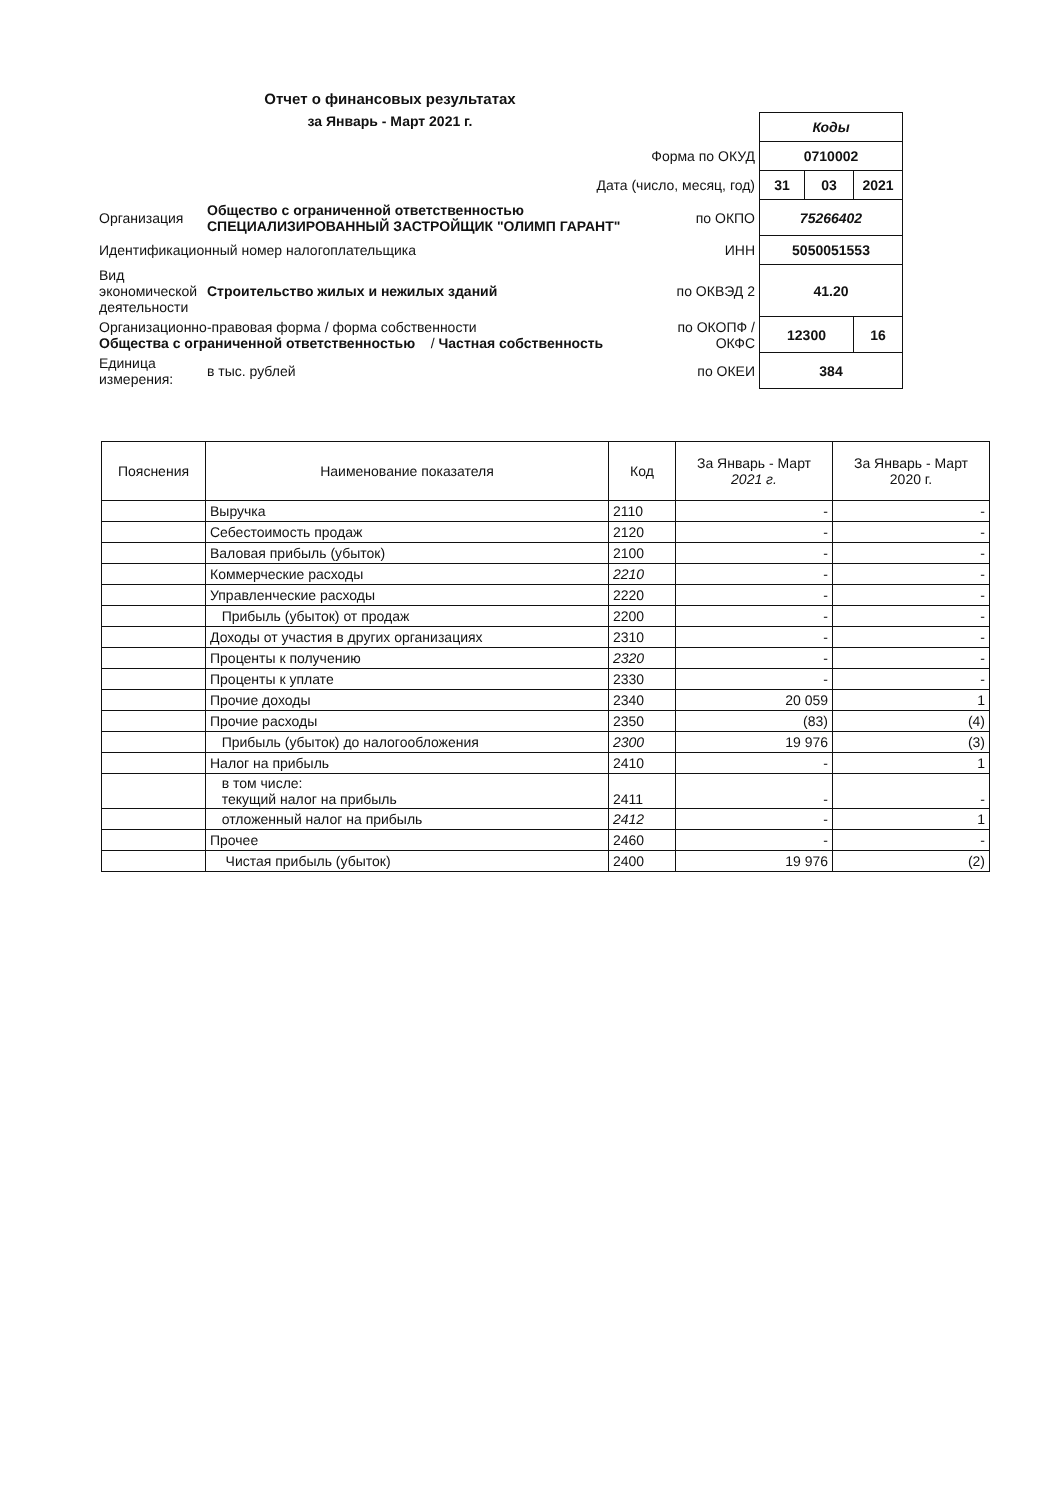Отчет о финансовых результатах
за Январь - Март 2021 г.
| | | | Коды | | |
| Форма по ОКУД | | | 0710002 | | |
| Дата (число, месяц, год) | | | 31 | 03 | 2021 |
| Организация | Общество с ограниченной ответственностью СПЕЦИАЛИЗИРОВАННЫЙ ЗАСТРОЙЩИК "ОЛИМП ГАРАНТ" | по ОКПО | 75266402 | | |
| Идентификационный номер налогоплательщика | | ИНН | 5050051553 | | |
| Вид экономической деятельности | Строительство жилых и нежилых зданий | по ОКВЭД 2 | 41.20 | | |
| Организационно-правовая форма / форма собственности Общества с ограниченной ответственностью / Частная собственность | | по ОКОПФ / ОКФС | 12300 | | 16 |
| Единица измерения: | в тыс. рублей | по ОКЕИ | 384 | | |
| Пояснения | Наименование показателя | Код | За Январь - Март 2021 г. | За Январь - Март 2020 г. |
| --- | --- | --- | --- | --- |
| | Выручка | 2110 | - | - |
| | Себестоимость продаж | 2120 | - | - |
| | Валовая прибыль (убыток) | 2100 | - | - |
| | Коммерческие расходы | 2210 | - | - |
| | Управленческие расходы | 2220 | - | - |
| | Прибыль (убыток) от продаж | 2200 | - | - |
| | Доходы от участия в других организациях | 2310 | - | - |
| | Проценты к получению | 2320 | - | - |
| | Проценты к уплате | 2330 | - | - |
| | Прочие доходы | 2340 | 20 059 | 1 |
| | Прочие расходы | 2350 | (83) | (4) |
| | Прибыль (убыток) до налогообложения | 2300 | 19 976 | (3) |
| | Налог на прибыль | 2410 | - | 1 |
| | в том числе: текущий налог на прибыль | 2411 | - | - |
| | отложенный налог на прибыль | 2412 | - | 1 |
| | Прочее | 2460 | - | - |
| | Чистая прибыль (убыток) | 2400 | 19 976 | (2) |